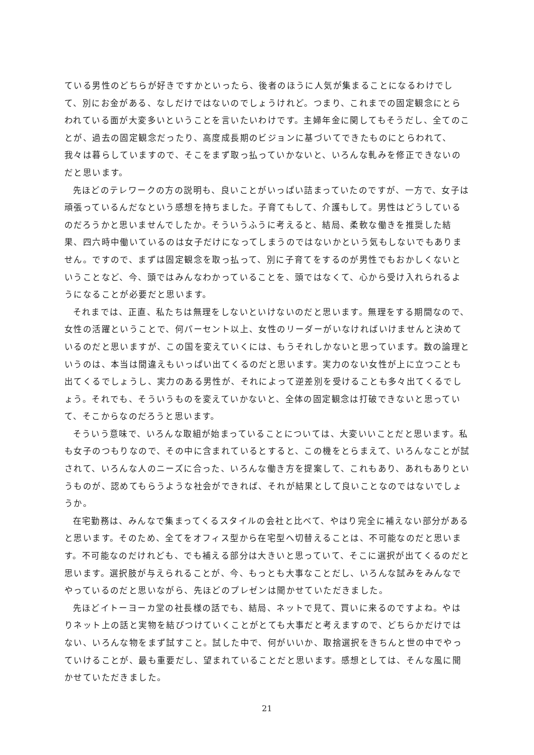ている男性のどちらが好きですかといったら、後者のほうに人気が集まることになるわけでして、別にお金がある、なしだけではないのでしょうけれど。つまり、これまでの固定観念にとらわれている面が大変多いということを言いたいわけです。主婦年金に関してもそうだし、全てのことが、過去の固定観念だったり、高度成長期のビジョンに基づいてできたものにとらわれて、我々は暮らしていますので、そこをまず取っ払っていかないと、いろんな軋みを修正できないのだと思います。
先ほどのテレワークの方の説明も、良いことがいっぱい詰まっていたのですが、一方で、女子は頑張っているんだなという感想を持ちました。子育てもして、介護もして。男性はどうしているのだろうかと思いませんでしたか。そういうふうに考えると、結局、柔軟な働きを推奨した結果、四六時中働いているのは女子だけになってしまうのではないかという気もしないでもありません。ですので、まずは固定観念を取っ払って、別に子育てをするのが男性でもおかしくないということなど、今、頭ではみんなわかっていることを、頭ではなくて、心から受け入れられるようになることが必要だと思います。
それまでは、正直、私たちは無理をしないといけないのだと思います。無理をする期間なので、女性の活躍ということで、何パーセント以上、女性のリーダーがいなければいけませんと決めているのだと思いますが、この国を変えていくには、もうそれしかないと思っています。数の論理というのは、本当は間違えもいっぱい出てくるのだと思います。実力のない女性が上に立つことも出てくるでしょうし、実力のある男性が、それによって逆差別を受けることも多々出てくるでしょう。それでも、そういうものを変えていかないと、全体の固定観念は打破できないと思っていて、そこからなのだろうと思います。
そういう意味で、いろんな取組が始まっていることについては、大変いいことだと思います。私も女子のつもりなので、その中に含まれているとすると、この機をとらまえて、いろんなことが試されて、いろんな人のニーズに合った、いろんな働き方を提案して、これもあり、あれもありというものが、認めてもらうような社会ができれば、それが結果として良いことなのではないでしょうか。
在宅勤務は、みんなで集まってくるスタイルの会社と比べて、やはり完全に補えない部分があると思います。そのため、全てをオフィス型から在宅型へ切替えることは、不可能なのだと思います。不可能なのだけれども、でも補える部分は大きいと思っていて、そこに選択が出てくるのだと思います。選択肢が与えられることが、今、もっとも大事なことだし、いろんな試みをみんなでやっているのだと思いながら、先ほどのプレゼンは聞かせていただきました。
先ほどイトーヨーカ堂の社長様の話でも、結局、ネットで見て、買いに来るのですよね。やはりネット上の話と実物を結びつけていくことがとても大事だと考えますので、どちらかだけではない、いろんな物をまず試すこと。試した中で、何がいいか、取捨選択をきちんと世の中でやっていけることが、最も重要だし、望まれていることだと思います。感想としては、そんな風に聞かせていただきました。
21